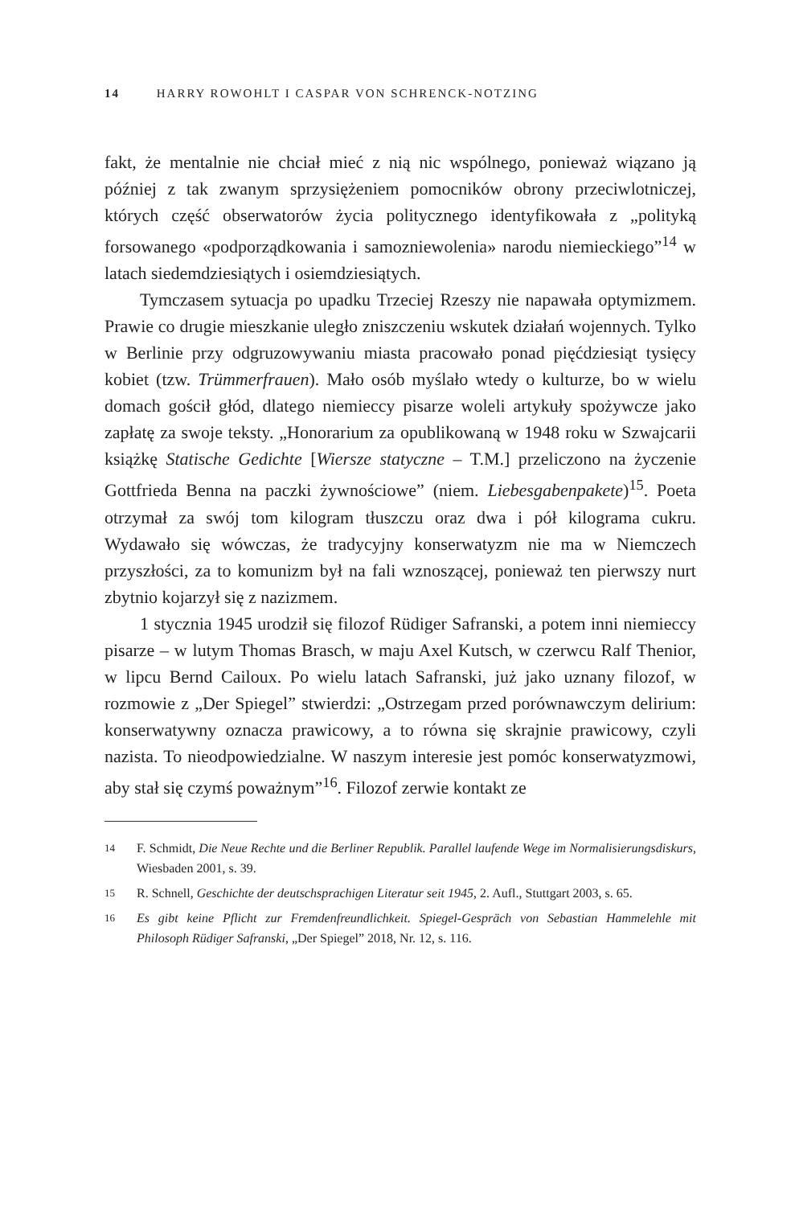14 HARRY ROWOHLT I CASPAR VON SCHRENCK-NOTZING
fakt, że mentalnie nie chciał mieć z nią nic wspólnego, ponieważ wiązano ją później z tak zwanym sprzysiężeniem pomocników obrony przeciwlotniczej, których część obserwatorów życia politycznego identyfikowała z „polityką forsowanego «podporządkowania i samozniewolenia» narodu niemieckiego”<sup>14</sup> w latach siedemdziesiątych i osiemdziesiątych.
Tymczasem sytuacja po upadku Trzeciej Rzeszy nie napawała optymizmem. Prawie co drugie mieszkanie uległo zniszczeniu wskutek działań wojennych. Tylko w Berlinie przy odgruzowywaniu miasta pracowało ponad pięćdziesiąt tysięcy kobiet (tzw. Trümmerfrauen). Mało osób myślało wtedy o kulturze, bo w wielu domach gościł głód, dlatego niemieccy pisarze woleli artykuły spożywcze jako zapłatę za swoje teksty. „Honorarium za opublikowaną w 1948 roku w Szwajcarii książkę Statische Gedichte [Wiersze statyczne – T.M.] przeliczono na życzenie Gottfrieda Benna na paczki żywnościowe” (niem. Liebesgabenpakete)<sup>15</sup>. Poeta otrzymał za swój tom kilogram tłuszczu oraz dwa i pół kilograma cukru. Wydawało się wówczas, że tradycyjny konserwatyzm nie ma w Niemczech przyszłości, za to komunizm był na fali wznoszącej, ponieważ ten pierwszy nurt zbytnio kojarzył się z nazizmem.
1 stycznia 1945 urodził się filozof Rüdiger Safranski, a potem inni niemieccy pisarze – w lutym Thomas Brasch, w maju Axel Kutsch, w czerwcu Ralf Thenior, w lipcu Bernd Cailoux. Po wielu latach Safranski, już jako uznany filozof, w rozmowie z „Der Spiegel” stwierdzi: „Ostrzegam przed porównawczym delirium: konserwatywny oznacza prawicowy, a to równa się skrajnie prawicowy, czyli nazista. To nieodpowiedzialne. W naszym interesie jest pomóc konserwatyzmowi, aby stał się czymś poważnym”<sup>16</sup>. Filozof zerwie kontakt ze
14
F. Schmidt, Die Neue Rechte und die Berliner Republik. Parallel laufende Wege im Normalisierungsdiskurs, Wiesbaden 2001, s. 39.
15
R. Schnell, Geschichte der deutschsprachigen Literatur seit 1945, 2. Aufl., Stuttgart 2003, s. 65.
16
Es gibt keine Pflicht zur Fremdenfreundlichkeit. Spiegel-Gespräch von Sebastian Hammelehle mit Philosoph Rüdiger Safranski, „Der Spiegel” 2018, Nr. 12, s. 116.